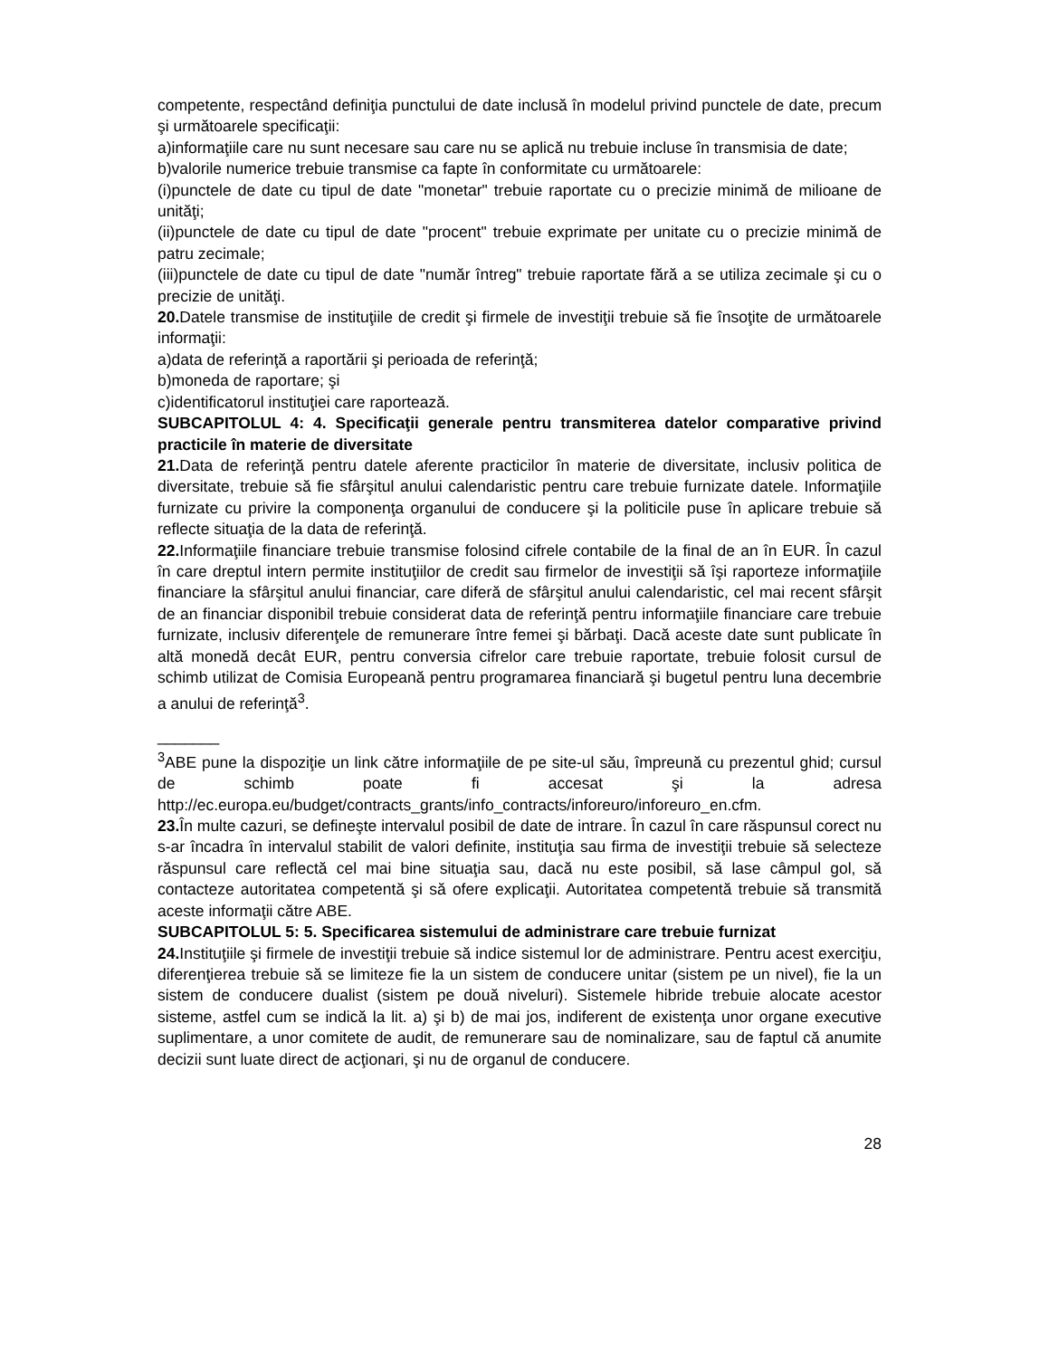competente, respectând definiţia punctului de date inclusă în modelul privind punctele de date, precum şi următoarele specificaţii:
a)informaţiile care nu sunt necesare sau care nu se aplică nu trebuie incluse în transmisia de date;
b)valorile numerice trebuie transmise ca fapte în conformitate cu următoarele:
(i)punctele de date cu tipul de date "monetar" trebuie raportate cu o precizie minimă de milioane de unităţi;
(ii)punctele de date cu tipul de date "procent" trebuie exprimate per unitate cu o precizie minimă de patru zecimale;
(iii)punctele de date cu tipul de date "număr întreg" trebuie raportate fără a se utiliza zecimale şi cu o precizie de unităţi.
20. Datele transmise de instituţiile de credit şi firmele de investiţii trebuie să fie însoţite de următoarele informaţii:
a)data de referinţă a raportării şi perioada de referinţă;
b)moneda de raportare; şi
c)identificatorul instituţiei care raportează.
SUBCAPITOLUL 4: 4. Specificaţii generale pentru transmiterea datelor comparative privind practicile în materie de diversitate
21. Data de referinţă pentru datele aferente practicilor în materie de diversitate, inclusiv politica de diversitate, trebuie să fie sfârşitul anului calendaristic pentru care trebuie furnizate datele. Informaţiile furnizate cu privire la componenţa organului de conducere şi la politicile puse în aplicare trebuie să reflecte situaţia de la data de referinţă.
22. Informaţiile financiare trebuie transmise folosind cifrele contabile de la final de an în EUR. În cazul în care dreptul intern permite instituţiilor de credit sau firmelor de investiţii să îşi raporteze informaţiile financiare la sfârşitul anului financiar, care diferă de sfârşitul anului calendaristic, cel mai recent sfârşit de an financiar disponibil trebuie considerat data de referinţă pentru informaţiile financiare care trebuie furnizate, inclusiv diferenţele de remunerare între femei şi bărbaţi. Dacă aceste date sunt publicate în altă monedă decât EUR, pentru conversia cifrelor care trebuie raportate, trebuie folosit cursul de schimb utilizat de Comisia Europeană pentru programarea financiară şi bugetul pentru luna decembrie a anului de referinţă<sup>3</sup>.
_______
<sup>3</sup> ABE pune la dispoziţie un link către informaţiile de pe site-ul său, împreună cu prezentul ghid; cursul de schimb poate fi accesat şi la adresa http://ec.europa.eu/budget/contracts_grants/info_contracts/inforeuro/inforeuro_en.cfm.
23. În multe cazuri, se defineşte intervalul posibil de date de intrare. În cazul în care răspunsul corect nu s-ar încadra în intervalul stabilit de valori definite, instituţia sau firma de investiţii trebuie să selecteze răspunsul care reflectă cel mai bine situaţia sau, dacă nu este posibil, să lase câmpul gol, să contacteze autoritatea competentă şi să ofere explicaţii. Autoritatea competentă trebuie să transmită aceste informaţii către ABE.
SUBCAPITOLUL 5: 5. Specificarea sistemului de administrare care trebuie furnizat
24. Instituţiile şi firmele de investiţii trebuie să indice sistemul lor de administrare. Pentru acest exerciţiu, diferenţierea trebuie să se limiteze fie la un sistem de conducere unitar (sistem pe un nivel), fie la un sistem de conducere dualist (sistem pe două niveluri). Sistemele hibride trebuie alocate acestor sisteme, astfel cum se indică la lit. a) şi b) de mai jos, indiferent de existenţa unor organe executive suplimentare, a unor comitete de audit, de remunerare sau de nominalizare, sau de faptul că anumite decizii sunt luate direct de acţionari, şi nu de organul de conducere.
28